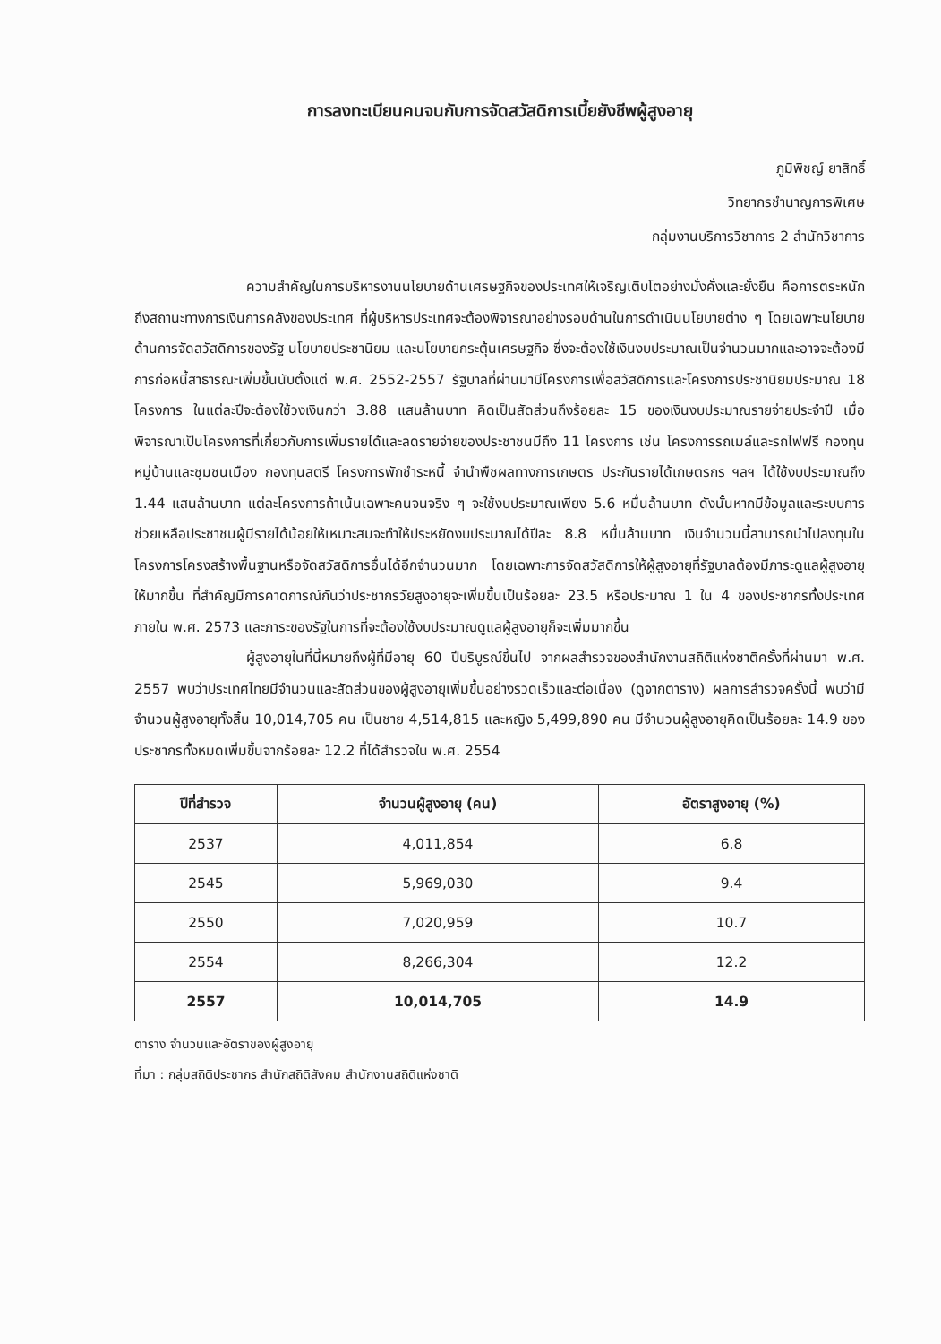การลงทะเบียนคนจนกับการจัดสวัสดิการเบี้ยยังชีพผู้สูงอายุ
ภูมิพิชญ์ ยาสิทธิ์
วิทยากรชำนาญการพิเศษ
กลุ่มงานบริการวิชาการ 2 สำนักวิชาการ
ความสำคัญในการบริหารงานนโยบายด้านเศรษฐกิจของประเทศให้เจริญเติบโตอย่างมั่งคั่งและยั่งยืน คือการตระหนักถึงสถานะทางการเงินการคลังของประเทศ ที่ผู้บริหารประเทศจะต้องพิจารณาอย่างรอบด้านในการดำเนินนโยบายต่าง ๆ โดยเฉพาะนโยบายด้านการจัดสวัสดิการของรัฐ นโยบายประชานิยม และนโยบายกระตุ้นเศรษฐกิจ ซึ่งจะต้องใช้เงินงบประมาณเป็นจำนวนมากและอาจจะต้องมีการก่อหนี้สาธารณะเพิ่มขึ้นนับตั้งแต่ พ.ศ. 2552-2557 รัฐบาลที่ผ่านมามีโครงการเพื่อสวัสดิการและโครงการประชานิยมประมาณ 18 โครงการ ในแต่ละปีจะต้องใช้วงเงินกว่า 3.88 แสนล้านบาท คิดเป็นสัดส่วนถึงร้อยละ 15 ของเงินงบประมาณรายจ่ายประจำปี เมื่อพิจารณาเป็นโครงการที่เกี่ยวกับการเพิ่มรายได้และลดรายจ่ายของประชาชนมีถึง 11 โครงการ เช่น โครงการรถเมล์และรถไฟฟรี กองทุนหมู่บ้านและชุมชนเมือง กองทุนสตรี โครงการพักชำระหนี้ จำนำพืชผลทางการเกษตร ประกันรายได้เกษตรกร ฯลฯ ได้ใช้งบประมาณถึง 1.44 แสนล้านบาท แต่ละโครงการถ้าเน้นเฉพาะคนจนจริง ๆ จะใช้งบประมาณเพียง 5.6 หมื่นล้านบาท ดังนั้นหากมีข้อมูลและระบบการช่วยเหลือประชาชนผู้มีรายได้น้อยให้เหมาะสมจะทำให้ประหยัดงบประมาณได้ปีละ 8.8 หมื่นล้านบาท เงินจำนวนนี้สามารถนำไปลงทุนในโครงการโครงสร้างพื้นฐานหรือจัดสวัสดิการอื่นได้อีกจำนวนมาก โดยเฉพาะการจัดสวัสดิการให้ผู้สูงอายุที่รัฐบาลต้องมีภาระดูแลผู้สูงอายุให้มากขึ้น ที่สำคัญมีการคาดการณ์กันว่าประชากรวัยสูงอายุจะเพิ่มขึ้นเป็นร้อยละ 23.5 หรือประมาณ 1 ใน 4 ของประชากรทั้งประเทศ ภายใน พ.ศ. 2573 และภาระของรัฐในการที่จะต้องใช้งบประมาณดูแลผู้สูงอายุก็จะเพิ่มมากขึ้น
ผู้สูงอายุในที่นี้หมายถึงผู้ที่มีอายุ 60 ปีบริบูรณ์ขึ้นไป จากผลสำรวจของสำนักงานสถิติแห่งชาติครั้งที่ผ่านมา พ.ศ. 2557 พบว่าประเทศไทยมีจำนวนและสัดส่วนของผู้สูงอายุเพิ่มขึ้นอย่างรวดเร็วและต่อเนื่อง (ดูจากตาราง) ผลการสำรวจครั้งนี้ พบว่ามีจำนวนผู้สูงอายุทั้งสิ้น 10,014,705 คน เป็นชาย 4,514,815 และหญิง 5,499,890 คน มีจำนวนผู้สูงอายุคิดเป็นร้อยละ 14.9 ของประชากรทั้งหมดเพิ่มขึ้นจากร้อยละ 12.2 ที่ได้สำรวจใน พ.ศ. 2554
| ปีที่สำรวจ | จำนวนผู้สูงอายุ (คน) | อัตราสูงอายุ (%) |
| --- | --- | --- |
| 2537 | 4,011,854 | 6.8 |
| 2545 | 5,969,030 | 9.4 |
| 2550 | 7,020,959 | 10.7 |
| 2554 | 8,266,304 | 12.2 |
| 2557 | 10,014,705 | 14.9 |
ตาราง จำนวนและอัตราของผู้สูงอายุ
ที่มา : กลุ่มสถิติประชากร สำนักสถิติสังคม สำนักงานสถิติแห่งชาติ